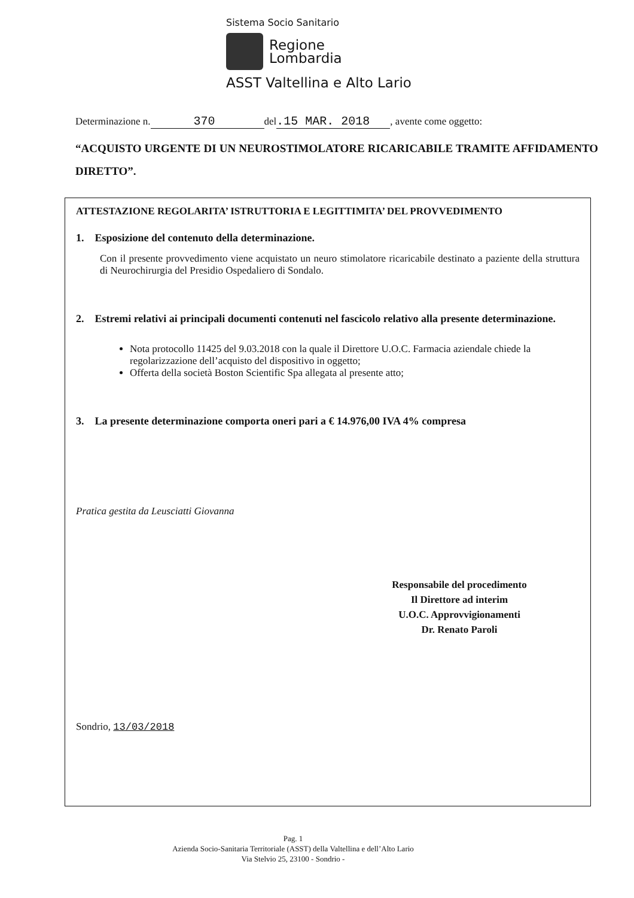Sistema Socio Sanitario
Regione
Lombardia
ASST Valtellina e Alto Lario
Determinazione n. 370 del.15 MAR. 2018, avente come oggetto:
“ACQUISTO URGENTE DI UN NEUROSTIMOLATORE RICARICABILE TRAMITE AFFIDAMENTO DIRETTO”.
ATTESTAZIONE REGOLARITA’ ISTRUTTORIA E LEGITTIMITA’ DEL PROVVEDIMENTO
1. Esposizione del contenuto della determinazione.
Con il presente provvedimento viene acquistato un neuro stimolatore ricaricabile destinato a paziente della struttura di Neurochirurgia del Presidio Ospedaliero di Sondalo.
2. Estremi relativi ai principali documenti contenuti nel fascicolo relativo alla presente determinazione.
Nota protocollo 11425 del 9.03.2018 con la quale il Direttore U.O.C. Farmacia aziendale chiede la regolarizzazione dell’acquisto del dispositivo in oggetto;
Offerta della società Boston Scientific Spa allegata al presente atto;
3. La presente determinazione comporta oneri pari a € 14.976,00 IVA 4% compresa
Pratica gestita da Leusciatti Giovanna
Responsabile del procedimento
Il Direttore ad interim
U.O.C. Approvvigionamenti
Dr. Renato Paroli
Sondrio, 13/03/2018
Pag. 1
Azienda Socio-Sanitaria Territoriale (ASST) della Valtellina e dell’Alto Lario
Via Stelvio 25, 23100 - Sondrio -